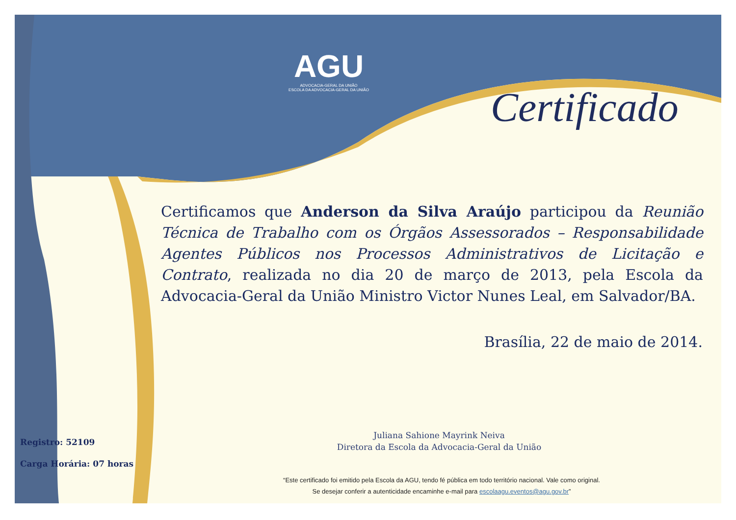AGU
ADVOCACIA-GERAL DA UNIÃO
ESCOLA DA ADVOCACIA-GERAL DA UNIÃO
Certificado
Certificamos que Anderson da Silva Araújo participou da Reunião Técnica de Trabalho com os Órgãos Assessorados – Responsabilidade Agentes Públicos nos Processos Administrativos de Licitação e Contrato, realizada no dia 20 de março de 2013, pela Escola da Advocacia-Geral da União Ministro Victor Nunes Leal, em Salvador/BA.
Brasília, 22 de maio de 2014.
Juliana Sahione Mayrink Neiva
Diretora da Escola da Advocacia-Geral da União
Registro: 52109
Carga Horária: 07 horas
“Este certificado foi emitido pela Escola da AGU, tendo fé pública em todo território nacional. Vale como original.
Se desejar conferir a autenticidade encaminhe e-mail para escolaagu.eventos@agu.gov.br”